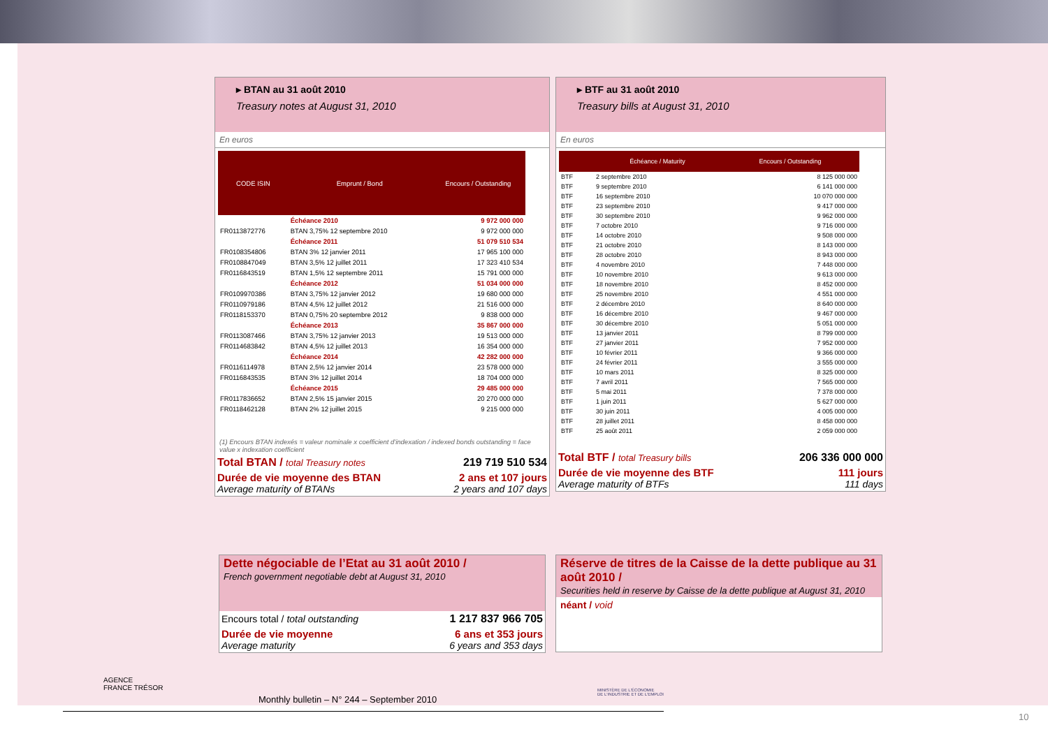▸ BTAN au 31 août 2010
Treasury notes at August 31, 2010
En euros
| CODE ISIN | Emprunt / Bond | Encours / Outstanding |
| --- | --- | --- |
| | Échéance 2010 | 9 972 000 000 |
| FR0113872776 | BTAN 3,75% 12 septembre 2010 | 9 972 000 000 |
| | Échéance 2011 | 51 079 510 534 |
| FR0108354806 | BTAN 3% 12 janvier 2011 | 17 965 100 000 |
| FR0108847049 | BTAN 3,5% 12 juillet 2011 | 17 323 410 534 |
| FR0116843519 | BTAN 1,5% 12 septembre 2011 | 15 791 000 000 |
| | Échéance 2012 | 51 034 000 000 |
| FR0109970386 | BTAN 3,75% 12 janvier 2012 | 19 680 000 000 |
| FR0110979186 | BTAN 4,5% 12 juillet 2012 | 21 516 000 000 |
| FR0118153370 | BTAN 0,75% 20 septembre 2012 | 9 838 000 000 |
| | Échéance 2013 | 35 867 000 000 |
| FR0113087466 | BTAN 3,75% 12 janvier 2013 | 19 513 000 000 |
| FR0114683842 | BTAN 4,5% 12 juillet 2013 | 16 354 000 000 |
| | Échéance 2014 | 42 282 000 000 |
| FR0116114978 | BTAN 2,5% 12 janvier 2014 | 23 578 000 000 |
| FR0116843535 | BTAN 3% 12 juillet 2014 | 18 704 000 000 |
| | Échéance 2015 | 29 485 000 000 |
| FR0117836652 | BTAN 2,5% 15 janvier 2015 | 20 270 000 000 |
| FR0118462128 | BTAN 2% 12 juillet 2015 | 9 215 000 000 |
(1) Encours BTAN indexés = valeur nominale x coefficient d'indexation / indexed bonds outstanding = face value x indexation coefficient
| Total BTAN / total Treasury notes | 219 719 510 534 |
| Durée de vie moyenne des BTAN Average maturity of BTANs | 2 ans et 107 jours 2 years and 107 days |
▸ BTF au 31 août 2010
Treasury bills at August 31, 2010
En euros
| | Échéance / Maturity | Encours / Outstanding |
| --- | --- | --- |
| BTF | 2 septembre 2010 | 8 125 000 000 |
| BTF | 9 septembre 2010 | 6 141 000 000 |
| BTF | 16 septembre 2010 | 10 070 000 000 |
| BTF | 23 septembre 2010 | 9 417 000 000 |
| BTF | 30 septembre 2010 | 9 962 000 000 |
| BTF | 7 octobre 2010 | 9 716 000 000 |
| BTF | 14 octobre 2010 | 9 508 000 000 |
| BTF | 21 octobre 2010 | 8 143 000 000 |
| BTF | 28 octobre 2010 | 8 943 000 000 |
| BTF | 4 novembre 2010 | 7 448 000 000 |
| BTF | 10 novembre 2010 | 9 613 000 000 |
| BTF | 18 novembre 2010 | 8 452 000 000 |
| BTF | 25 novembre 2010 | 4 551 000 000 |
| BTF | 2 décembre 2010 | 8 640 000 000 |
| BTF | 16 décembre 2010 | 9 467 000 000 |
| BTF | 30 décembre 2010 | 5 051 000 000 |
| BTF | 13 janvier 2011 | 8 799 000 000 |
| BTF | 27 janvier 2011 | 7 952 000 000 |
| BTF | 10 février 2011 | 9 366 000 000 |
| BTF | 24 février 2011 | 3 555 000 000 |
| BTF | 10 mars 2011 | 8 325 000 000 |
| BTF | 7 avril 2011 | 7 565 000 000 |
| BTF | 5 mai 2011 | 7 378 000 000 |
| BTF | 1 juin 2011 | 5 627 000 000 |
| BTF | 30 juin 2011 | 4 005 000 000 |
| BTF | 28 juillet 2011 | 8 458 000 000 |
| BTF | 25 août 2011 | 2 059 000 000 |
| Total BTF / total Treasury bills | 206 336 000 000 |
| Durée de vie moyenne des BTF Average maturity of BTFs | 111 jours 111 days |
Dette négociable de l’Etat au 31 août 2010 /
French government negotiable debt at August 31, 2010
| Encours total / total outstanding | 1 217 837 966 705 |
| Durée de vie moyenne Average maturity | 6 ans et 353 jours 6 years and 353 days |
Réserve de titres de la Caisse de la dette publique au 31 août 2010 /
Securities held in reserve by Caisse de la dette publique at August 31, 2010
néant / void
AGENCE
FRANCE TRÉSOR
MINISTÈRE DE L'ÉCONOMIE
DE L'INDUSTRIE ET DE L'EMPLOI
Monthly bulletin – N° 244 – September 2010
10